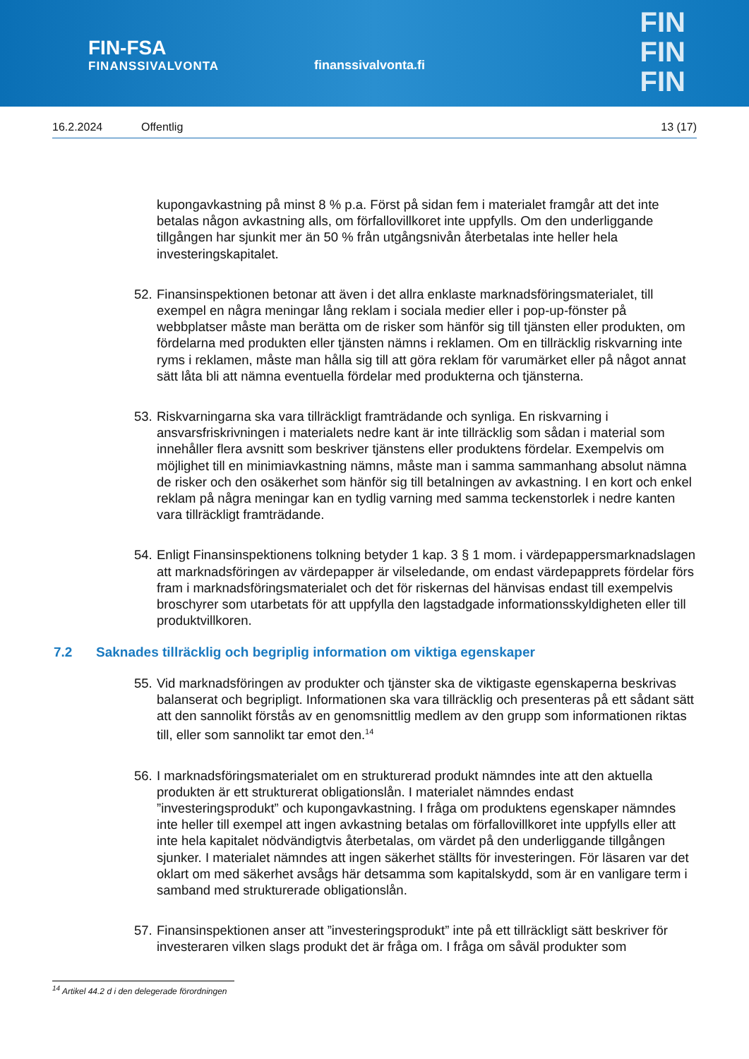FIN-FSA
FINANSSIVALVONTA
finanssivalvonta.fi
FIN
FIN
FIN
16.2.2024 Offentlig 13 (17)
kupongavkastning på minst 8 % p.a. Först på sidan fem i materialet framgår att det inte betalas någon avkastning alls, om förfallovillkoret inte uppfylls. Om den underliggande tillgången har sjunkit mer än 50 % från utgångsnivån återbetalas inte heller hela investeringskapitalet.
52.
Finansinspektionen betonar att även i det allra enklaste marknadsföringsmaterialet, till exempel en några meningar lång reklam i sociala medier eller i pop-up-fönster på webbplatser måste man berätta om de risker som hänför sig till tjänsten eller produkten, om fördelarna med produkten eller tjänsten nämns i reklamen. Om en tillräcklig riskvarning inte ryms i reklamen, måste man hålla sig till att göra reklam för varumärket eller på något annat sätt låta bli att nämna eventuella fördelar med produkterna och tjänsterna.
53.
Riskvarningarna ska vara tillräckligt framträdande och synliga. En riskvarning i ansvarsfriskrivningen i materialets nedre kant är inte tillräcklig som sådan i material som innehåller flera avsnitt som beskriver tjänstens eller produktens fördelar. Exempelvis om möjlighet till en minimiavkastning nämns, måste man i samma sammanhang absolut nämna de risker och den osäkerhet som hänför sig till betalningen av avkastning. I en kort och enkel reklam på några meningar kan en tydlig varning med samma teckenstorlek i nedre kanten vara tillräckligt framträdande.
54.
Enligt Finansinspektionens tolkning betyder 1 kap. 3 § 1 mom. i värdepappersmarknadslagen att marknadsföringen av värdepapper är vilseledande, om endast värdepapprets fördelar förs fram i marknadsföringsmaterialet och det för riskernas del hänvisas endast till exempelvis broschyrer som utarbetats för att uppfylla den lagstadgade informationsskyldigheten eller till produktvillkoren.
7.2 Saknades tillräcklig och begriplig information om viktiga egenskaper
55.
Vid marknadsföringen av produkter och tjänster ska de viktigaste egenskaperna beskrivas balanserat och begripligt. Informationen ska vara tillräcklig och presenteras på ett sådant sätt att den sannolikt förstås av en genomsnittlig medlem av den grupp som informationen riktas till, eller som sannolikt tar emot den.<sup>14</sup>
56.
I marknadsföringsmaterialet om en strukturerad produkt nämndes inte att den aktuella produkten är ett strukturerat obligationslån. I materialet nämndes endast ”investeringsprodukt” och kupongavkastning. I fråga om produktens egenskaper nämndes inte heller till exempel att ingen avkastning betalas om förfallovillkoret inte uppfylls eller att inte hela kapitalet nödvändigtvis återbetalas, om värdet på den underliggande tillgången sjunker. I materialet nämndes att ingen säkerhet ställts för investeringen. För läsaren var det oklart om med säkerhet avsågs här detsamma som kapitalskydd, som är en vanligare term i samband med strukturerade obligationslån.
57.
Finansinspektionen anser att ”investeringsprodukt” inte på ett tillräckligt sätt beskriver för investeraren vilken slags produkt det är fråga om. I fråga om såväl produkter som
<sup>14</sup> Artikel 44.2 d i den delegerade förordningen